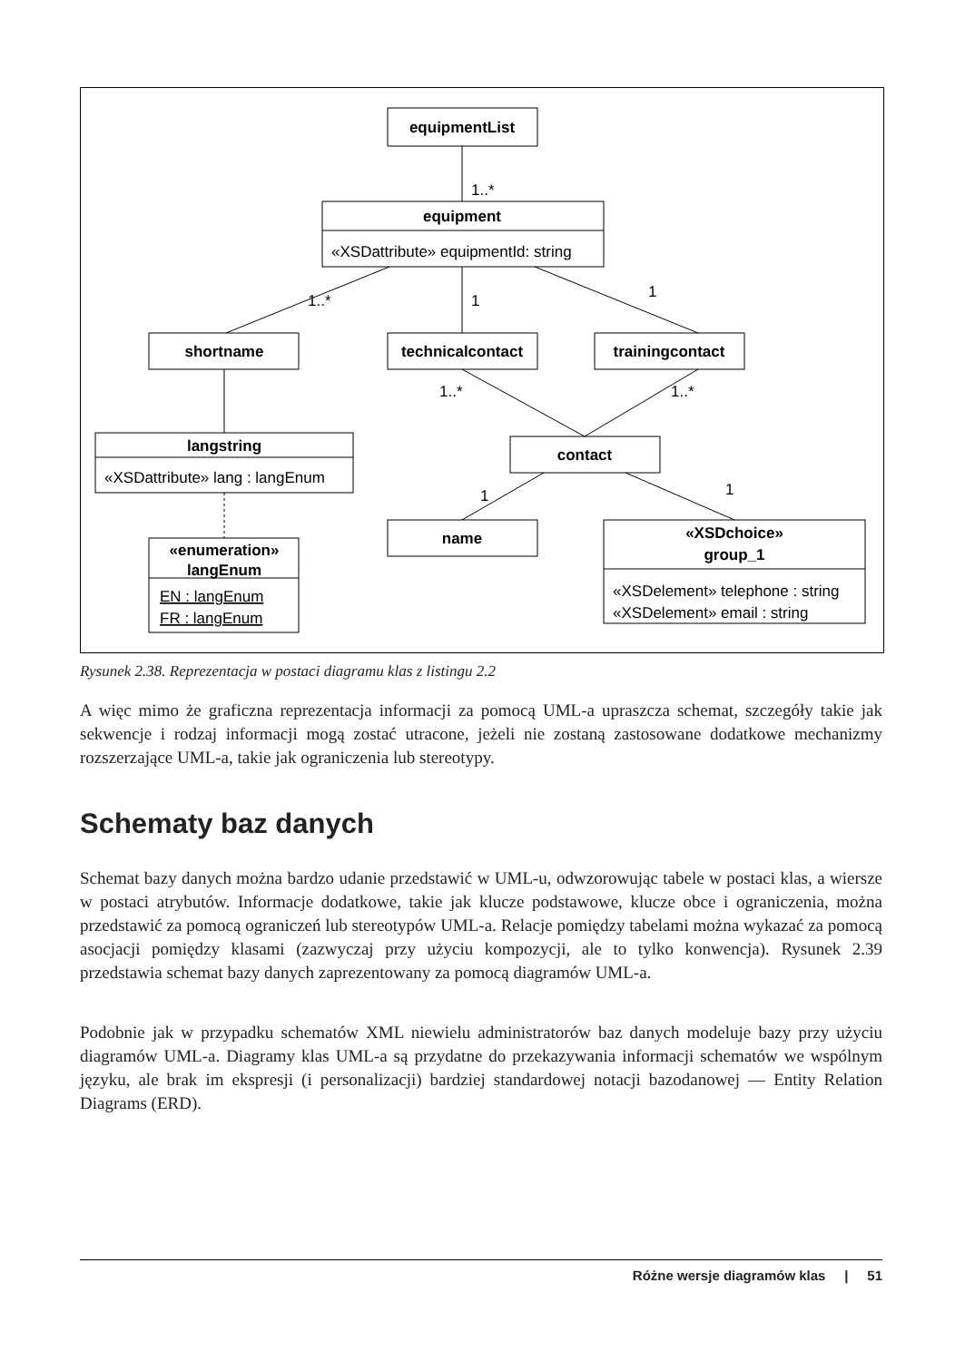equipmentList
equipment
shortname
technicalcontact
trainingcontact
langstring
contact
«enumeration»
langEnum
name
«XSDchoice»
group_1
«XSDattribute» equipmentId: string
«XSDattribute» lang : langEnum
EN : langEnum
FR : langEnum
«XSDelement» telephone : string
«XSDelement» email : string
1..*
1..*
1
1
1..*
1..*
1
1
Rysunek 2.38. Reprezentacja w postaci diagramu klas z listingu 2.2
A więc mimo że graficzna reprezentacja informacji za pomocą UML-a upraszcza schemat, szczegóły takie jak sekwencje i rodzaj informacji mogą zostać utracone, jeżeli nie zostaną zastosowane dodatkowe mechanizmy rozszerzające UML-a, takie jak ograniczenia lub stereotypy.
Schematy baz danych
Schemat bazy danych można bardzo udanie przedstawić w UML-u, odwzorowując tabele w postaci klas, a wiersze w postaci atrybutów. Informacje dodatkowe, takie jak klucze podstawowe, klucze obce i ograniczenia, można przedstawić za pomocą ograniczeń lub stereotypów UML-a. Relacje pomiędzy tabelami można wykazać za pomocą asocjacji pomiędzy klasami (zazwyczaj przy użyciu kompozycji, ale to tylko konwencja). Rysunek 2.39 przedstawia schemat bazy danych zaprezentowany za pomocą diagramów UML-a.
Podobnie jak w przypadku schematów XML niewielu administratorów baz danych modeluje bazy przy użyciu diagramów UML-a. Diagramy klas UML-a są przydatne do przekazywania informacji schematów we wspólnym języku, ale brak im ekspresji (i personalizacji) bardziej standardowej notacji bazodanowej — Entity Relation Diagrams (ERD).
Różne wersje diagramów klas | 51